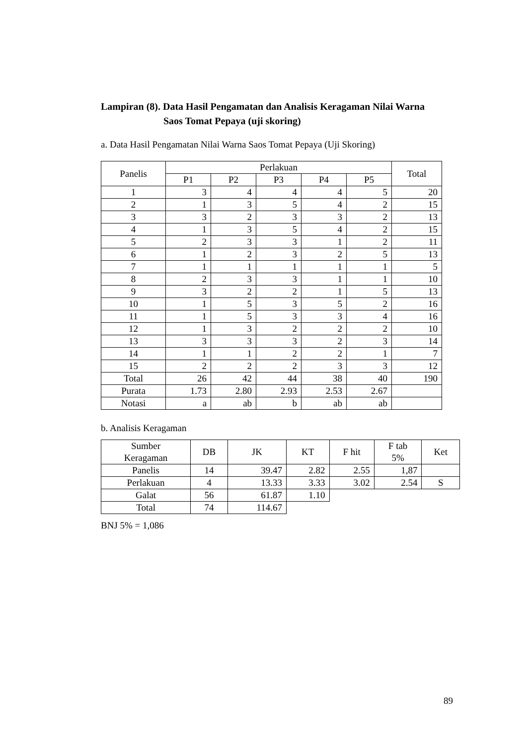Lampiran (8). Data Hasil Pengamatan dan Analisis Keragaman Nilai Warna
Saos Tomat Pepaya (uji skoring)
a. Data Hasil Pengamatan Nilai Warna Saos Tomat Pepaya (Uji Skoring)
| Panelis | Perlakuan | | | | | Total |
| --- | --- | --- | --- | --- | --- | --- |
| | P1 | P2 | P3 | P4 | P5 | |
| 1 | 3 | 4 | 4 | 4 | 5 | 20 |
| 2 | 1 | 3 | 5 | 4 | 2 | 15 |
| 3 | 3 | 2 | 3 | 3 | 2 | 13 |
| 4 | 1 | 3 | 5 | 4 | 2 | 15 |
| 5 | 2 | 3 | 3 | 1 | 2 | 11 |
| 6 | 1 | 2 | 3 | 2 | 5 | 13 |
| 7 | 1 | 1 | 1 | 1 | 1 | 5 |
| 8 | 2 | 3 | 3 | 1 | 1 | 10 |
| 9 | 3 | 2 | 2 | 1 | 5 | 13 |
| 10 | 1 | 5 | 3 | 5 | 2 | 16 |
| 11 | 1 | 5 | 3 | 3 | 4 | 16 |
| 12 | 1 | 3 | 2 | 2 | 2 | 10 |
| 13 | 3 | 3 | 3 | 2 | 3 | 14 |
| 14 | 1 | 1 | 2 | 2 | 1 | 7 |
| 15 | 2 | 2 | 2 | 3 | 3 | 12 |
| Total | 26 | 42 | 44 | 38 | 40 | 190 |
| Purata | 1.73 | 2.80 | 2.93 | 2.53 | 2.67 | |
| Notasi | a | ab | b | ab | ab | |
b. Analisis Keragaman
| Sumber Keragaman | DB | JK | KT | F hit | F tab 5% | Ket |
| --- | --- | --- | --- | --- | --- | --- |
| Panelis | 14 | 39.47 | 2.82 | 2.55 | 1,87 | |
| Perlakuan | 4 | 13.33 | 3.33 | 3.02 | 2.54 | S |
| Galat | 56 | 61.87 | 1.10 | | | |
| Total | 74 | 114.67 | | | | |
BNJ 5% = 1,086
89